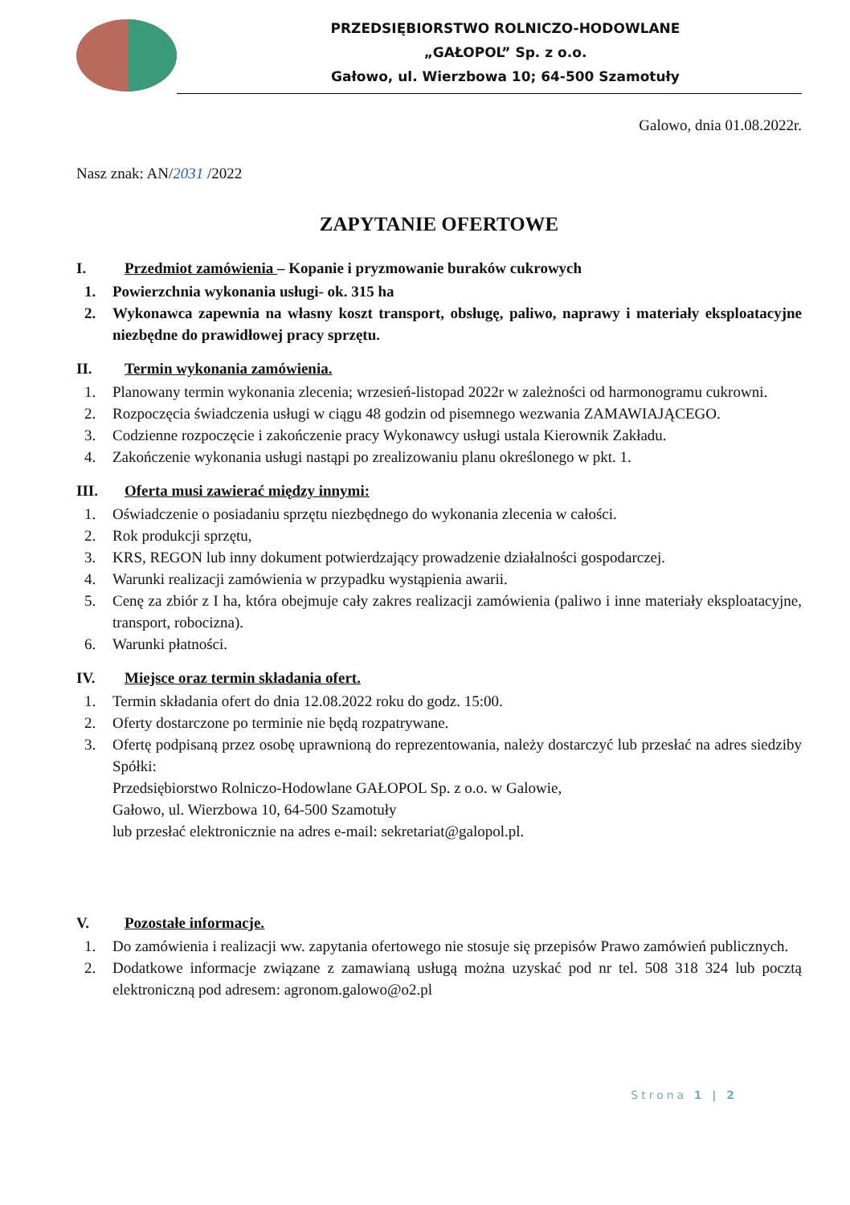PRZEDSIĘBIORSTWO ROLNICZO-HODOWLANE
„GAŁOPOL” Sp. z o.o.
Gałowo, ul. Wierzbowa 10; 64-500 Szamotuły
Galowo, dnia 01.08.2022r.
Nasz znak: AN/2031 /2022
ZAPYTANIE OFERTOWE
I. Przedmiot zamówienia – Kopanie i pryzmowanie buraków cukrowych
1. Powierzchnia wykonania usługi- ok. 315 ha
2. Wykonawca zapewnia na własny koszt transport, obsługę, paliwo, naprawy i materiały eksploatacyjne niezbędne do prawidłowej pracy sprzętu.
II. Termin wykonania zamówienia.
1. Planowany termin wykonania zlecenia; wrzesień-listopad 2022r w zależności od harmonogramu cukrowni.
2. Rozpoczęcia świadczenia usługi w ciągu 48 godzin od pisemnego wezwania ZAMAWIAJĄCEGO.
3. Codzienne rozpoczęcie i zakończenie pracy Wykonawcy usługi ustala Kierownik Zakładu.
4. Zakończenie wykonania usługi nastąpi po zrealizowaniu planu określonego w pkt. 1.
III. Oferta musi zawierać między innymi:
1. Oświadczenie o posiadaniu sprzętu niezbędnego do wykonania zlecenia w całości.
2. Rok produkcji sprzętu,
3. KRS, REGON lub inny dokument potwierdzający prowadzenie działalności gospodarczej.
4. Warunki realizacji zamówienia w przypadku wystąpienia awarii.
5. Cenę za zbiór z I ha, która obejmuje cały zakres realizacji zamówienia (paliwo i inne materiały eksploatacyjne, transport, robocizna).
6. Warunki płatności.
IV. Miejsce oraz termin składania ofert.
1. Termin składania ofert do dnia 12.08.2022 roku do godz. 15:00.
2. Oferty dostarczone po terminie nie będą rozpatrywane.
3. Ofertę podpisaną przez osobę uprawnioną do reprezentowania, należy dostarczyć lub przesłać na adres siedziby Spółki:
Przedsiębiorstwo Rolniczo-Hodowlane GAŁOPOL Sp. z o.o. w Galowie,
Gałowo, ul. Wierzbowa 10, 64-500 Szamotuły
lub przesłać elektronicznie na adres e-mail: sekretariat@galopol.pl.
V. Pozostałe informacje.
1. Do zamówienia i realizacji ww. zapytania ofertowego nie stosuje się przepisów Prawo zamówień publicznych.
2. Dodatkowe informacje związane z zamawianą usługą można uzyskać pod nr tel. 508 318 324 lub pocztą elektroniczną pod adresem: agronom.galowo@o2.pl
Strona 1 | 2